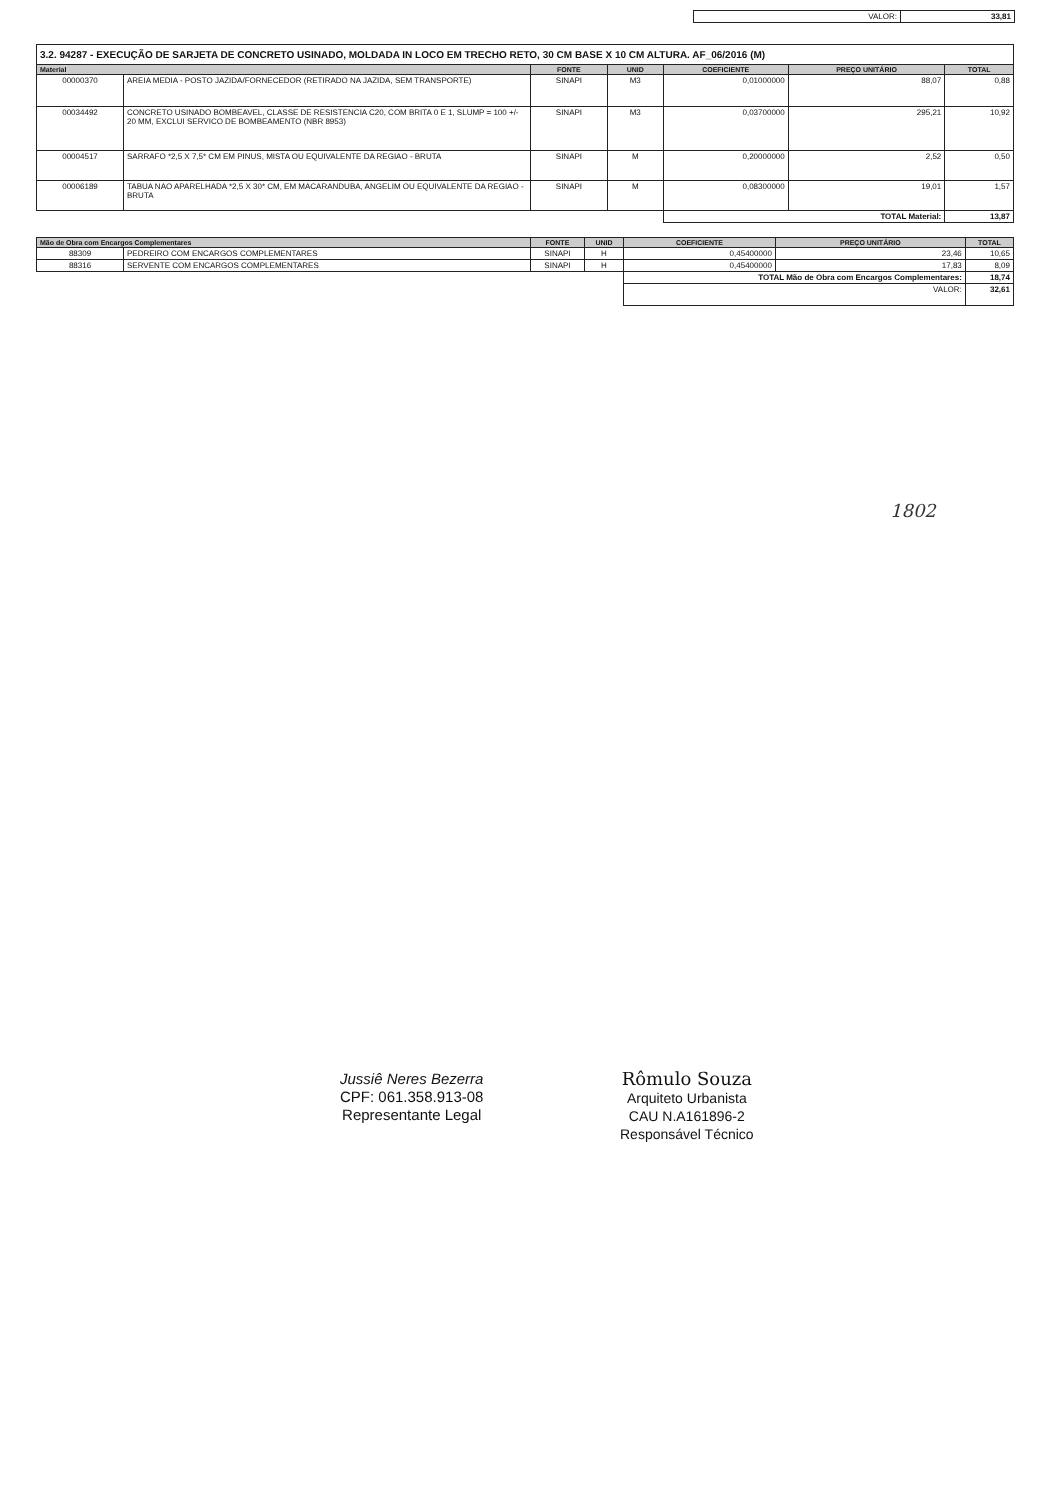| VALOR: | 33,81 |
3.2. 94287 - EXECUÇÃO DE SARJETA DE CONCRETO USINADO, MOLDADA IN LOCO EM TRECHO RETO, 30 CM BASE X 10 CM ALTURA. AF_06/2016 (M)
| Material | | FONTE | UNID | COEFICIENTE | PREÇO UNITÁRIO | TOTAL |
| --- | --- | --- | --- | --- | --- | --- |
| 00000370 | AREIA MEDIA - POSTO JAZIDA/FORNECEDOR (RETIRADO NA JAZIDA, SEM TRANSPORTE) | SINAPI | M3 | 0,01000000 | 88,07 | 0,88 |
| 00034492 | CONCRETO USINADO BOMBEAVEL, CLASSE DE RESISTENCIA C20, COM BRITA 0 E 1, SLUMP = 100 +/- 20 MM, EXCLUI SERVICO DE BOMBEAMENTO (NBR 8953) | SINAPI | M3 | 0,03700000 | 295,21 | 10,92 |
| 00004517 | SARRAFO *2,5 X 7,5* CM EM PINUS, MISTA OU EQUIVALENTE DA REGIAO - BRUTA | SINAPI | M | 0,20000000 | 2,52 | 0,50 |
| 00006189 | TABUA NAO APARELHADA *2,5 X 30* CM, EM MACARANDUBA, ANGELIM OU EQUIVALENTE DA REGIAO - BRUTA | SINAPI | M | 0,08300000 | 19,01 | 1,57 |
| | | | | TOTAL Material: | | 13,87 |
| Mão de Obra com Encargos Complementares | | FONTE | UNID | COEFICIENTE | PREÇO UNITÁRIO | TOTAL |
| --- | --- | --- | --- | --- | --- | --- |
| 88309 | PEDREIRO COM ENCARGOS COMPLEMENTARES | SINAPI | H | 0,45400000 | 23,46 | 10,65 |
| 88316 | SERVENTE COM ENCARGOS COMPLEMENTARES | SINAPI | H | 0,45400000 | 17,83 | 8,09 |
| | | | | TOTAL Mão de Obra com Encargos Complementares: | | 18,74 |
| | | | | VALOR: | | 32,61 |
1802
Jussiê Neres Bezerra
CPF: 061.358.913-08
Representante Legal
Rômulo Souza
Arquiteto Urbanista
CAU N.A161896-2
Responsável Técnico